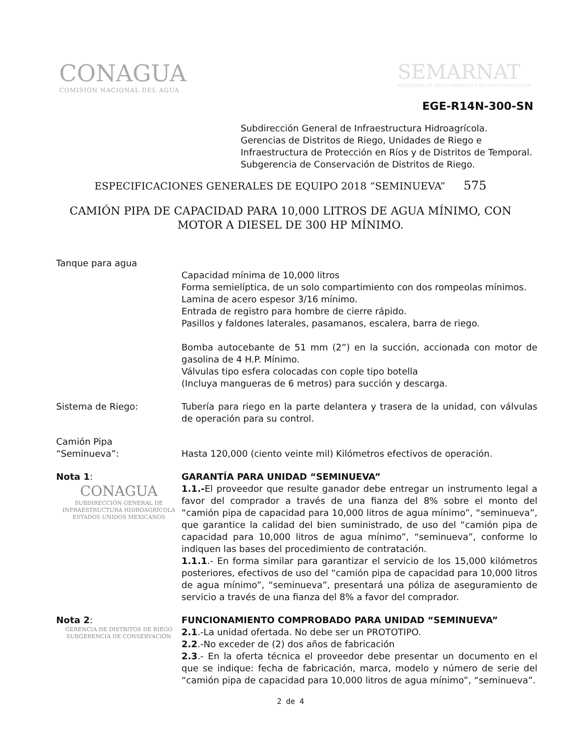CONAGUA
COMISIÓN NACIONAL DEL AGUA
SEMARNAT
SECRETARÍA DE MEDIO AMBIENTE Y RECURSOS NATURALES
EGE-R14N-300-SN
Subdirección General de Infraestructura Hidroagrícola.
Gerencias de Distritos de Riego, Unidades de Riego e
Infraestructura de Protección en Ríos y de Distritos de Temporal.
Subgerencia de Conservación de Distritos de Riego.
ESPECIFICACIONES GENERALES DE EQUIPO 2018 “SEMINUEVA” 575
CAMIÓN PIPA DE CAPACIDAD PARA 10,000 LITROS DE AGUA MÍNIMO, CON MOTOR A DIESEL DE 300 HP MÍNIMO.
Tanque para agua
Capacidad mínima de 10,000 litros
Forma semielíptica, de un solo compartimiento con dos rompeolas mínimos.
Lamina de acero espesor 3/16 mínimo.
Entrada de registro para hombre de cierre rápido.
Pasillos y faldones laterales, pasamanos, escalera, barra de riego.
Bomba autocebante de 51 mm (2”) en la succión, accionada con motor de gasolina de 4 H.P. Mínimo.
Válvulas tipo esfera colocadas con cople tipo botella
(Incluya mangueras de 6 metros) para succión y descarga.
Sistema de Riego: Tubería para riego en la parte delantera y trasera de la unidad, con válvulas de operación para su control.
Camión Pipa
“Seminueva”:
Hasta 120,000 (ciento veinte mil) Kilómetros efectivos de operación.
Nota 1:
CONAGUA
SUBDIRECCIÓN GENERAL DE
INFRAESTRUCTURA HIDROAGRÍCOLA
ESTADOS UNIDOS MEXICANOS
GARANTÍA PARA UNIDAD “SEMINUEVA”
1.1.-El proveedor que resulte ganador debe entregar un instrumento legal a favor del comprador a través de una fianza del 8% sobre el monto del “camión pipa de capacidad para 10,000 litros de agua mínimo”, “seminueva”, que garantice la calidad del bien suministrado, de uso del “camión pipa de capacidad para 10,000 litros de agua mínimo”, “seminueva”, conforme lo indiquen las bases del procedimiento de contratación.
1.1.1.- En forma similar para garantizar el servicio de los 15,000 kilómetros posteriores, efectivos de uso del “camión pipa de capacidad para 10,000 litros de agua mínimo”, “seminueva”, presentará una póliza de aseguramiento de servicio a través de una fianza del 8% a favor del comprador.
Nota 2:
GERENCIA DE DISTRITOS DE RIEGO
SUBGERENCIA DE CONSERVACIÓN
FUNCIONAMIENTO COMPROBADO PARA UNIDAD “SEMINUEVA”
2.1.-La unidad ofertada. No debe ser un PROTOTIPO.
2.2.-No exceder de (2) dos años de fabricación
2.3.- En la oferta técnica el proveedor debe presentar un documento en el que se indique: fecha de fabricación, marca, modelo y número de serie del “camión pipa de capacidad para 10,000 litros de agua mínimo”, “seminueva”.
2 de 4